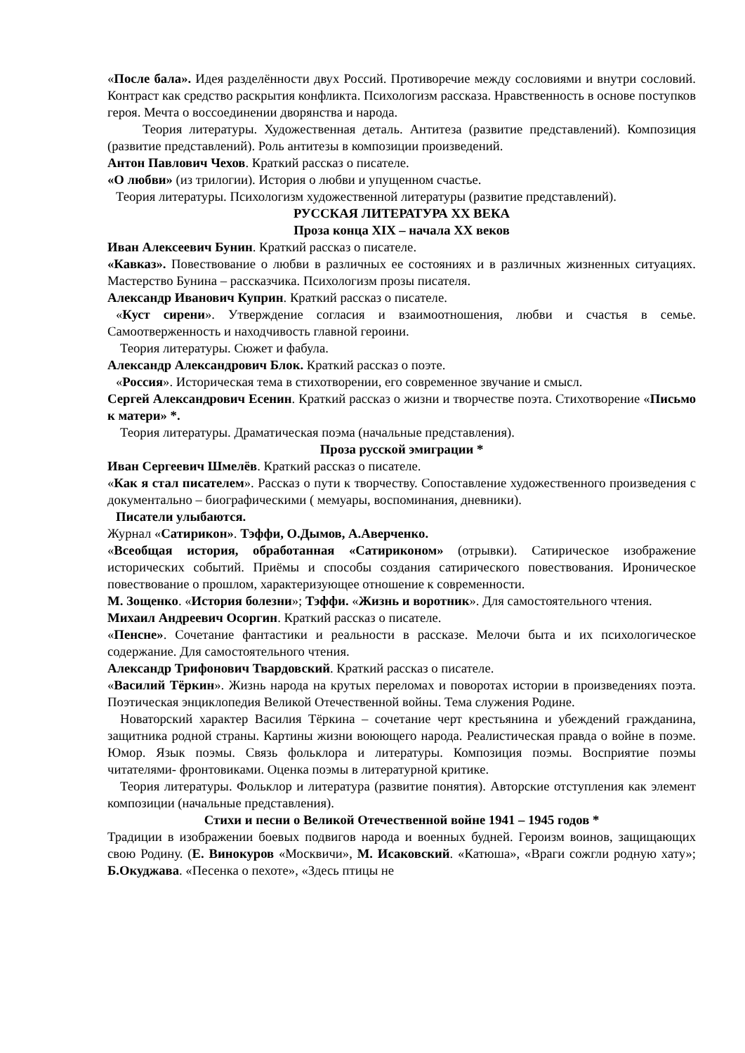«После бала». Идея разделённости двух Россий. Противоречие между сословиями и внутри сословий. Контраст как средство раскрытия конфликта. Психологизм рассказа. Нравственность в основе поступков героя. Мечта о воссоединении дворянства и народа.
Теория литературы. Художественная деталь. Антитеза (развитие представлений). Композиция (развитие представлений). Роль антитезы в композиции произведений.
Антон Павлович Чехов. Краткий рассказ о писателе.
«О любви» (из трилогии). История о любви и упущенном счастье.
Теория литературы. Психологизм художественной литературы (развитие представлений).
РУССКАЯ ЛИТЕРАТУРА XX ВЕКА
Проза конца XIX – начала XX веков
Иван Алексеевич Бунин. Краткий рассказ о писателе.
«Кавказ». Повествование о любви в различных ее состояниях и в различных жизненных ситуациях. Мастерство Бунина – рассказчика. Психологизм прозы писателя.
Александр Иванович Куприн. Краткий рассказ о писателе.
«Куст сирени». Утверждение согласия и взаимоотношения, любви и счастья в семье. Самоотверженность и находчивость главной героини.
Теория литературы. Сюжет и фабула.
Александр Александрович Блок. Краткий рассказ о поэте.
«Россия». Историческая тема в стихотворении, его современное звучание и смысл.
Сергей Александрович Есенин. Краткий рассказ о жизни и творчестве поэта. Стихотворение «Письмо к матери» *.
Теория литературы. Драматическая поэма (начальные представления).
Проза русской эмиграции *
Иван Сергеевич Шмелёв. Краткий рассказ о писателе.
«Как я стал писателем». Рассказ о пути к творчеству. Сопоставление художественного произведения с документально – биографическими ( мемуары, воспоминания, дневники).
Писатели улыбаются.
Журнал «Сатирикон». Тэффи, О.Дымов, А.Аверченко.
«Всеобщая история, обработанная «Сатириконом» (отрывки). Сатирическое изображение исторических событий. Приёмы и способы создания сатирического повествования. Ироническое повествование о прошлом, характеризующее отношение к современности.
М. Зощенко. «История болезни»; Тэффи. «Жизнь и воротник». Для самостоятельного чтения.
Михаил Андреевич Осоргин. Краткий рассказ о писателе.
«Пенсне». Сочетание фантастики и реальности в рассказе. Мелочи быта и их психологическое содержание. Для самостоятельного чтения.
Александр Трифонович Твардовский. Краткий рассказ о писателе.
«Василий Тёркин». Жизнь народа на крутых переломах и поворотах истории в произведениях поэта. Поэтическая энциклопедия Великой Отечественной войны. Тема служения Родине.
Новаторский характер Василия Тёркина – сочетание черт крестьянина и убеждений гражданина, защитника родной страны. Картины жизни воюющего народа. Реалистическая правда о войне в поэме. Юмор. Язык поэмы. Связь фольклора и литературы. Композиция поэмы. Восприятие поэмы читателями- фронтовиками. Оценка поэмы в литературной критике.
Теория литературы. Фольклор и литература (развитие понятия). Авторские отступления как элемент композиции (начальные представления).
Стихи и песни о Великой Отечественной войне 1941 – 1945 годов *
Традиции в изображении боевых подвигов народа и военных будней. Героизм воинов, защищающих свою Родину. (Е. Винокуров «Москвичи», М. Исаковский. «Катюша», «Враги сожгли родную хату»; Б.Окуджава. «Песенка о пехоте», «Здесь птицы не